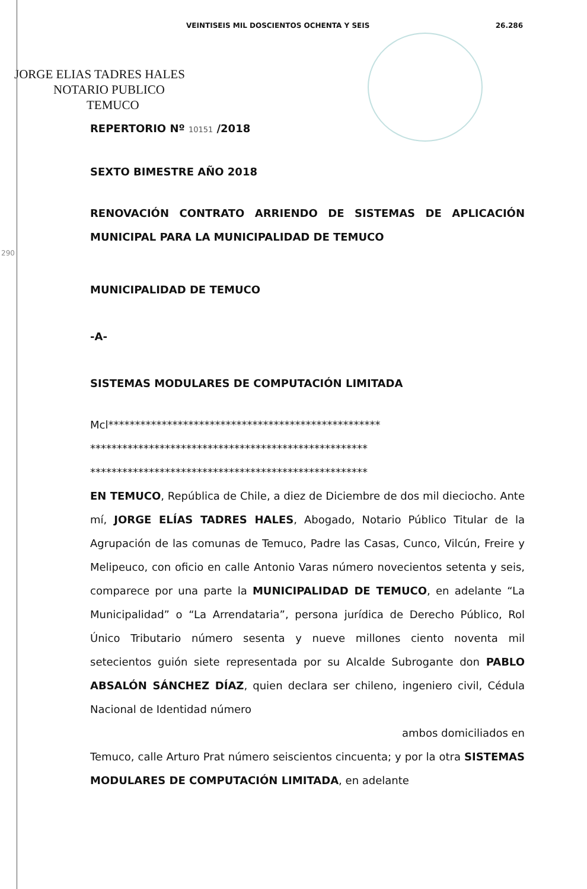VEINTISEIS MIL DOSCIENTOS OCHENTA Y SEIS 26.286
JORGE ELIAS TADRES HALES
NOTARIO PUBLICO
TEMUCO
290
REPERTORIO Nº 10151 /2018
SEXTO BIMESTRE AÑO 2018
RENOVACIÓN CONTRATO ARRIENDO DE SISTEMAS DE APLICACIÓN MUNICIPAL PARA LA MUNICIPALIDAD DE TEMUCO
MUNICIPALIDAD DE TEMUCO
-A-
SISTEMAS MODULARES DE COMPUTACIÓN LIMITADA
Mcl***************************************************
****************************************************
****************************************************
EN TEMUCO, República de Chile, a diez de Diciembre de dos mil dieciocho. Ante mí, JORGE ELÍAS TADRES HALES, Abogado, Notario Público Titular de la Agrupación de las comunas de Temuco, Padre las Casas, Cunco, Vilcún, Freire y Melipeuco, con oficio en calle Antonio Varas número novecientos setenta y seis, comparece por una parte la MUNICIPALIDAD DE TEMUCO, en adelante “La Municipalidad” o “La Arrendataria”, persona jurídica de Derecho Público, Rol Único Tributario número sesenta y nueve millones ciento noventa mil setecientos guión siete representada por su Alcalde Subrogante don PABLO ABSALÓN SÁNCHEZ DÍAZ, quien declara ser chileno, ingeniero civil, Cédula Nacional de Identidad número
ambos domiciliados en
Temuco, calle Arturo Prat número seiscientos cincuenta; y por la otra SISTEMAS MODULARES DE COMPUTACIÓN LIMITADA, en adelante